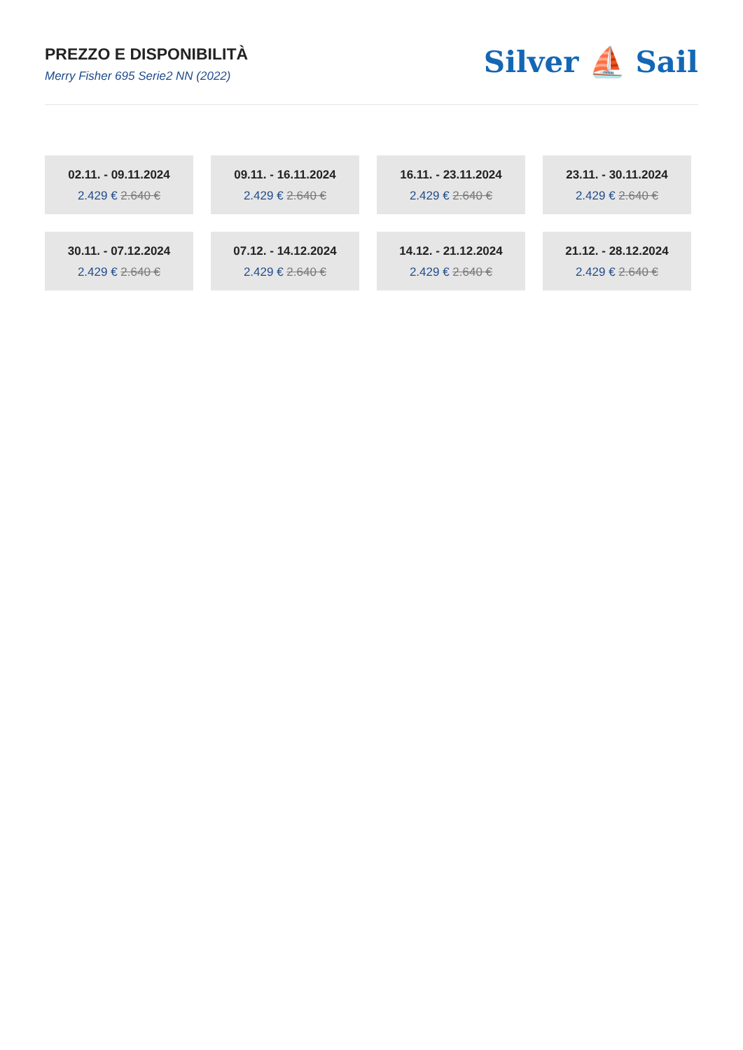PREZZO E DISPONIBILITÀ
Merry Fisher 695 Serie2 NN (2022)
Silver ⛵ Sail
02.11. - 09.11.2024
2.429 € 2.640 €
09.11. - 16.11.2024
2.429 € 2.640 €
16.11. - 23.11.2024
2.429 € 2.640 €
23.11. - 30.11.2024
2.429 € 2.640 €
30.11. - 07.12.2024
2.429 € 2.640 €
07.12. - 14.12.2024
2.429 € 2.640 €
14.12. - 21.12.2024
2.429 € 2.640 €
21.12. - 28.12.2024
2.429 € 2.640 €